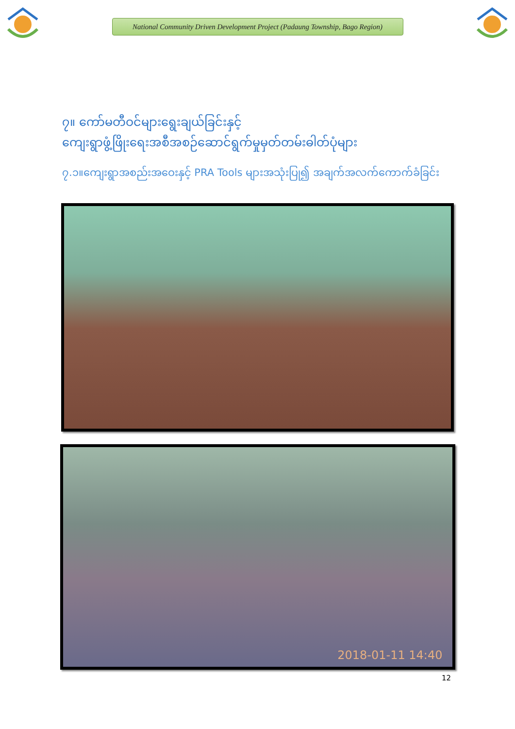National Community Driven Development Project (Padaung Township, Bago Region)
၇။ ကော်မတီဝင်များရွေးချယ်ခြင်းနှင့်
ကျေးရွာဖွံ့ဖြိုးရေးအစီအစဉ်ဆောင်ရွက်မှုမှတ်တမ်းဓါတ်ပုံများ
၇.၁။ကျေးရွာအစည်းအဝေးနှင့် PRA Tools များအသုံးပြု၍ အချက်အလက်ကောက်ခံခြင်း
2018-01-11 14:40
12